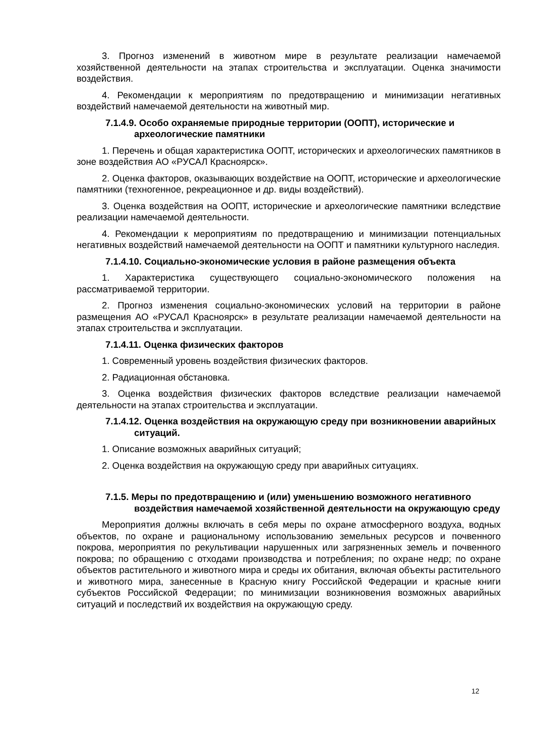3. Прогноз изменений в животном мире в результате реализации намечаемой хозяйственной деятельности на этапах строительства и эксплуатации. Оценка значимости воздействия.
4. Рекомендации к мероприятиям по предотвращению и минимизации негативных воздействий намечаемой деятельности на животный мир.
7.1.4.9. Особо охраняемые природные территории (ООПТ), исторические и археологические памятники
1. Перечень и общая характеристика ООПТ, исторических и археологических памятников в зоне воздействия АО «РУСАЛ Красноярск».
2. Оценка факторов, оказывающих воздействие на ООПТ, исторические и археологические памятники (техногенное, рекреационное и др. виды воздействий).
3. Оценка воздействия на ООПТ, исторические и археологические памятники вследствие реализации намечаемой деятельности.
4. Рекомендации к мероприятиям по предотвращению и минимизации потенциальных негативных воздействий намечаемой деятельности на ООПТ и памятники культурного наследия.
7.1.4.10. Социально-экономические условия в районе размещения объекта
1. Характеристика существующего социально-экономического положения на рассматриваемой территории.
2. Прогноз изменения социально-экономических условий на территории в районе размещения АО «РУСАЛ Красноярск» в результате реализации намечаемой деятельности на этапах строительства и эксплуатации.
7.1.4.11. Оценка физических факторов
1. Современный уровень воздействия физических факторов.
2. Радиационная обстановка.
3. Оценка воздействия физических факторов вследствие реализации намечаемой деятельности на этапах строительства и эксплуатации.
7.1.4.12. Оценка воздействия на окружающую среду при возникновении аварийных ситуаций.
1. Описание возможных аварийных ситуаций;
2. Оценка воздействия на окружающую среду при аварийных ситуациях.
7.1.5. Меры по предотвращению и (или) уменьшению возможного негативного воздействия намечаемой хозяйственной деятельности на окружающую среду
Мероприятия должны включать в себя меры по охране атмосферного воздуха, водных объектов, по охране и рациональному использованию земельных ресурсов и почвенного покрова, мероприятия по рекультивации нарушенных или загрязненных земель и почвенного покрова; по обращению с отходами производства и потребления; по охране недр; по охране объектов растительного и животного мира и среды их обитания, включая объекты растительного и животного мира, занесенные в Красную книгу Российской Федерации и красные книги субъектов Российской Федерации; по минимизации возникновения возможных аварийных ситуаций и последствий их воздействия на окружающую среду.
12